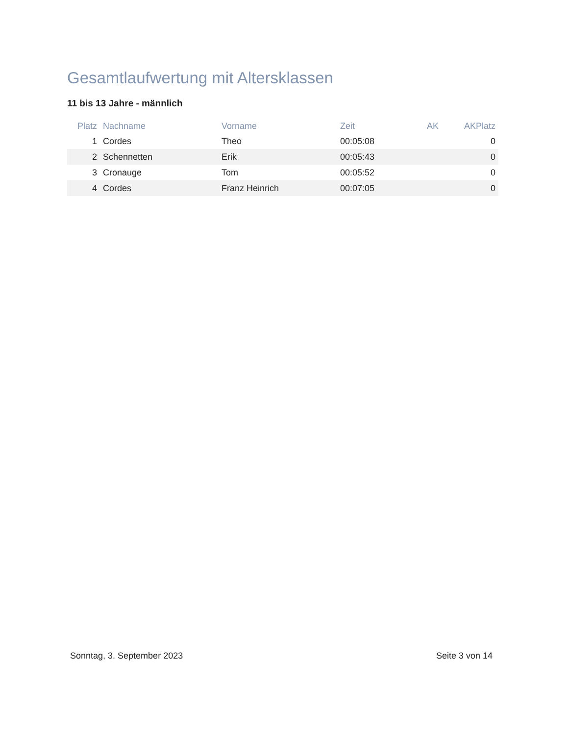Gesamtlaufwertung mit Altersklassen
11 bis 13 Jahre - männlich
| Platz | Nachname | Vorname | Zeit | AK | AKPlatz |
| --- | --- | --- | --- | --- | --- |
| 1 | Cordes | Theo | 00:05:08 | | 0 |
| 2 | Schennetten | Erik | 00:05:43 | | 0 |
| 3 | Cronauge | Tom | 00:05:52 | | 0 |
| 4 | Cordes | Franz Heinrich | 00:07:05 | | 0 |
Sonntag, 3. September 2023 Seite 3 von 14